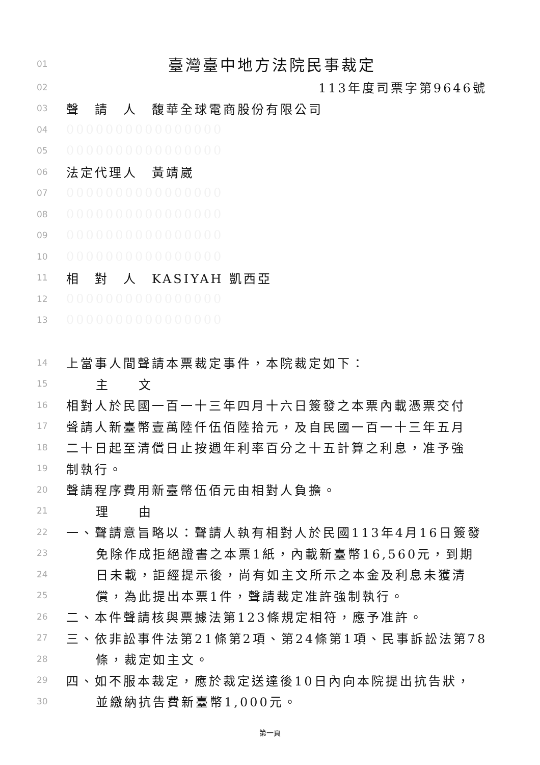01 臺灣臺中地方法院民事裁定
02 113年度司票字第9646號
03 聲　請　人　馥華全球電商股份有限公司
04 0000000000000000
05 0000000000000000
06 法定代理人　黃靖崴
07 0000000000000000
08 0000000000000000
09 0000000000000000
10 0000000000000000
11 相　對　人　KASIYAH 凱西亞
12 0000000000000000
13 0000000000000000
14 上當事人間聲請本票裁定事件，本院裁定如下：
15 主　　文
16 相對人於民國一百一十三年四月十六日簽發之本票內載憑票交付
17 聲請人新臺幣壹萬陸仟伍佰陸拾元，及自民國一百一十三年五月
18 二十日起至清償日止按週年利率百分之十五計算之利息，准予強
19 制執行。
20 聲請程序費用新臺幣伍佰元由相對人負擔。
21 理　　由
22 一、聲請意旨略以：聲請人執有相對人於民國113年4月16日簽發
23 免除作成拒絕證書之本票1紙，內載新臺幣16,560元，到期
24 日未載，詎經提示後，尚有如主文所示之本金及利息未獲清
25 償，為此提出本票1件，聲請裁定准許強制執行。
26 二、本件聲請核與票據法第123條規定相符，應予准許。
27 三、依非訟事件法第21條第2項、第24條第1項、民事訴訟法第78
28 條，裁定如主文。
29 四、如不服本裁定，應於裁定送達後10日內向本院提出抗告狀，
30 並繳納抗告費新臺幣1,000元。
第一頁